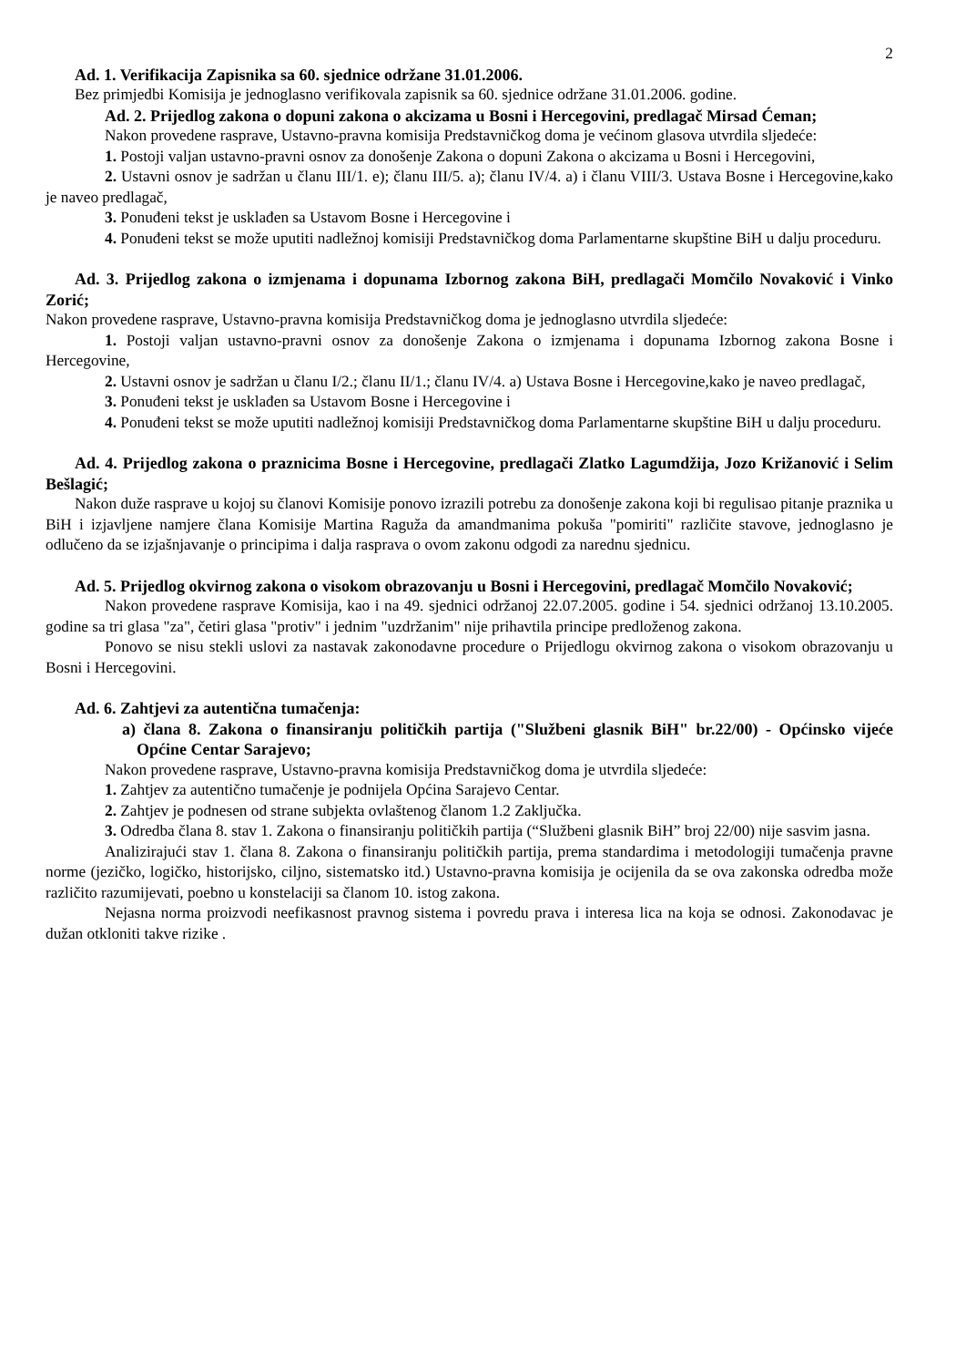2
Ad. 1. Verifikacija Zapisnika sa 60. sjednice održane 31.01.2006.
Bez primjedbi Komisija je jednoglasno verifikovala zapisnik sa 60. sjednice održane 31.01.2006. godine.
Ad. 2. Prijedlog zakona o dopuni zakona o akcizama u Bosni i Hercegovini, predlagač Mirsad Ćeman;
Nakon provedene rasprave, Ustavno-pravna komisija Predstavničkog doma je većinom glasova utvrdila sljedeće:
1. Postoji valjan ustavno-pravni osnov za donošenje Zakona o dopuni Zakona o akcizama u Bosni i Hercegovini,
2. Ustavni osnov je sadržan u članu III/1. e); članu III/5. a); članu IV/4. a) i članu VIII/3. Ustava Bosne i Hercegovine,kako je naveo predlagač,
3. Ponuđeni tekst je usklađen sa Ustavom Bosne i Hercegovine i
4. Ponuđeni tekst se može uputiti nadležnoj komisiji Predstavničkog doma Parlamentarne skupštine BiH u dalju proceduru.
Ad. 3. Prijedlog zakona o izmjenama i dopunama Izbornog zakona BiH, predlagači Momčilo Novaković i Vinko Zorić;
Nakon provedene rasprave, Ustavno-pravna komisija Predstavničkog doma je jednoglasno utvrdila sljedeće:
1. Postoji valjan ustavno-pravni osnov za donošenje Zakona o izmjenama i dopunama Izbornog zakona Bosne i Hercegovine,
2. Ustavni osnov je sadržan u članu I/2.; članu II/1.; članu IV/4. a) Ustava Bosne i Hercegovine,kako je naveo predlagač,
3. Ponuđeni tekst je usklađen sa Ustavom Bosne i Hercegovine i
4. Ponuđeni tekst se može uputiti nadležnoj komisiji Predstavničkog doma Parlamentarne skupštine BiH u dalju proceduru.
Ad. 4. Prijedlog zakona o praznicima Bosne i Hercegovine, predlagači Zlatko Lagumdžija, Jozo Križanović i Selim Bešlagić;
Nakon duže rasprave u kojoj su članovi Komisije ponovo izrazili potrebu za donošenje zakona koji bi regulisao pitanje praznika u BiH i izjavljene namjere člana Komisije Martina Raguža da amandmanima pokuša "pomiriti" različite stavove, jednoglasno je odlučeno da se izjašnjavanje o principima i dalja rasprava o ovom zakonu odgodi za narednu sjednicu.
Ad. 5. Prijedlog okvirnog zakona o visokom obrazovanju u Bosni i Hercegovini, predlagač Momčilo Novaković;
Nakon provedene rasprave Komisija, kao i na 49. sjednici održanoj 22.07.2005. godine i 54. sjednici održanoj 13.10.2005. godine sa tri glasa "za", četiri glasa "protiv" i jednim "uzdržanim" nije prihavtila principe predloženog zakona.
Ponovo se nisu stekli uslovi za nastavak zakonodavne procedure o Prijedlogu okvirnog zakona o visokom obrazovanju u Bosni i Hercegovini.
Ad. 6. Zahtjevi za autentična tumačenja:
a) člana 8. Zakona o finansiranju političkih partija ("Službeni glasnik BiH" br.22/00) - Općinsko vijeće Općine Centar Sarajevo;
Nakon provedene rasprave, Ustavno-pravna komisija Predstavničkog doma je utvrdila sljedeće:
1. Zahtjev za autentično tumačenje je podnijela Općina Sarajevo Centar.
2. Zahtjev je podnesen od strane subjekta ovlaštenog članom 1.2 Zaključka.
3. Odredba člana 8. stav 1. Zakona o finansiranju političkih partija (“Službeni glasnik BiH” broj 22/00) nije sasvim jasna.
Analizirajući stav 1. člana 8. Zakona o finansiranju političkih partija, prema standardima i metodologiji tumačenja pravne norme (jezičko, logičko, historijsko, ciljno, sistematsko itd.) Ustavno-pravna komisija je ocijenila da se ova zakonska odredba može različito razumijevati, poebno u konstelaciji sa članom 10. istog zakona.
Nejasna norma proizvodi neefikasnost pravnog sistema i povredu prava i interesa lica na koja se odnosi. Zakonodavac je dužan otkloniti takve rizike .